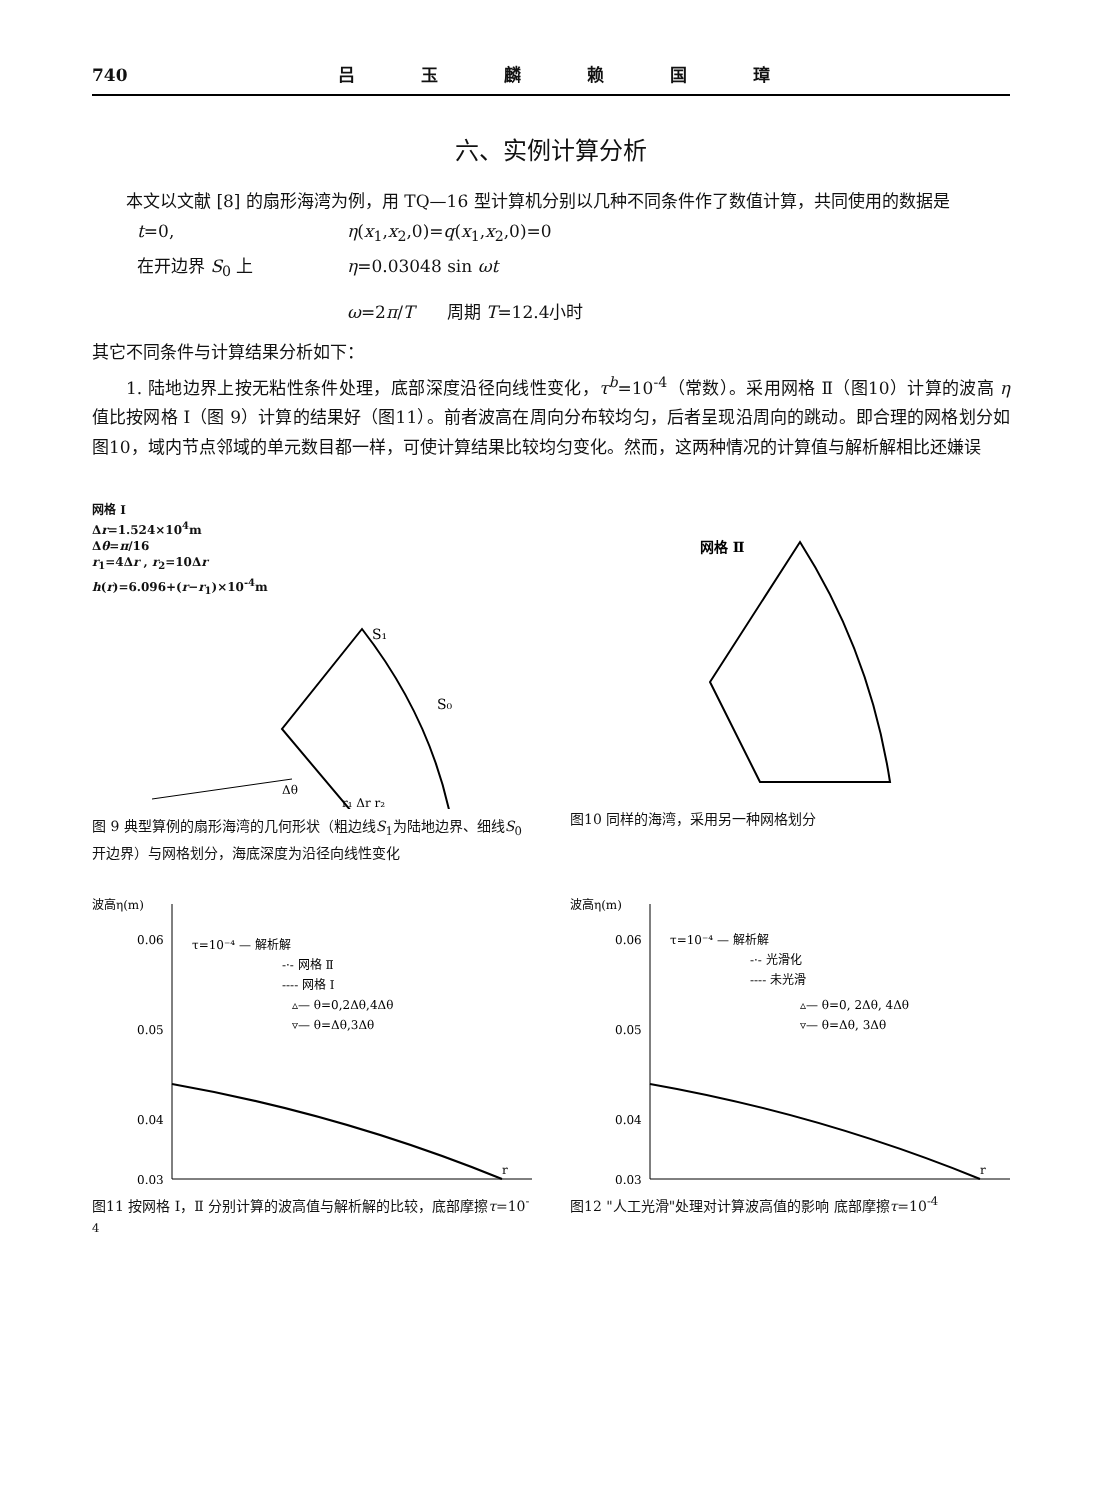740 吕 玉 麟 赖 国 璋
六、实例计算分析
本文以文献 [8] 的扇形海湾为例，用 TQ—16 型计算机分别以几种不同条件作了数值计算，共同使用的数据是
t=0, η(x<sub>1</sub>,x<sub>2</sub>,0)=q(x<sub>1</sub>,x<sub>2</sub>,0)=0
在开边界 S<sub>0</sub> 上 η=0.03048 sin ωt
ω=2π/T 周期 T=12.4小时
其它不同条件与计算结果分析如下：
1. 陆地边界上按无粘性条件处理，底部深度沿径向线性变化，τ<sup>b</sup>=10<sup>-4</sup>（常数）。采用网格 Ⅱ（图10）计算的波高 η 值比按网格 Ⅰ（图 9）计算的结果好（图11）。前者波高在周向分布较均匀，后者呈现沿周向的跳动。即合理的网格划分如图10，域内节点邻域的单元数目都一样，可使计算结果比较均匀变化。然而，这两种情况的计算值与解析解相比还嫌误
网格 Ⅰ
Δr=1.524×10<sup>4</sup>m
Δθ=π/16
r<sub>1</sub>=4Δr , r<sub>2</sub>=10Δr
h(r)=6.096+(r−r<sub>1</sub>)×10<sup>-4</sup>m
S₁
S₀
r₁ Δr r₂
Δθ
图 9 典型算例的扇形海湾的几何形状（粗边线S<sub>1</sub>为陆地边界、细线S<sub>0</sub>开边界）与网格划分，海底深度为沿径向线性变化
网格 Ⅱ
图10 同样的海湾，采用另一种网格划分
波高η(m)
0.06
0.05
0.04
0.03
τ=10⁻⁴ — 解析解
-·- 网格 Ⅱ
---- 网格 Ⅰ
▵— θ=0,2Δθ,4Δθ
▿— θ=Δθ,3Δθ
r
图11 按网格 Ⅰ，Ⅱ 分别计算的波高值与解析解的比较，底部摩擦τ=10<sup>-4</sup>
波高η(m)
0.06
0.05
0.04
0.03
τ=10⁻⁴ — 解析解
-·- 光滑化
---- 未光滑
▵— θ=0, 2Δθ, 4Δθ
▿— θ=Δθ, 3Δθ
r
图12 "人工光滑"处理对计算波高值的影响 底部摩擦τ=10<sup>-4</sup>